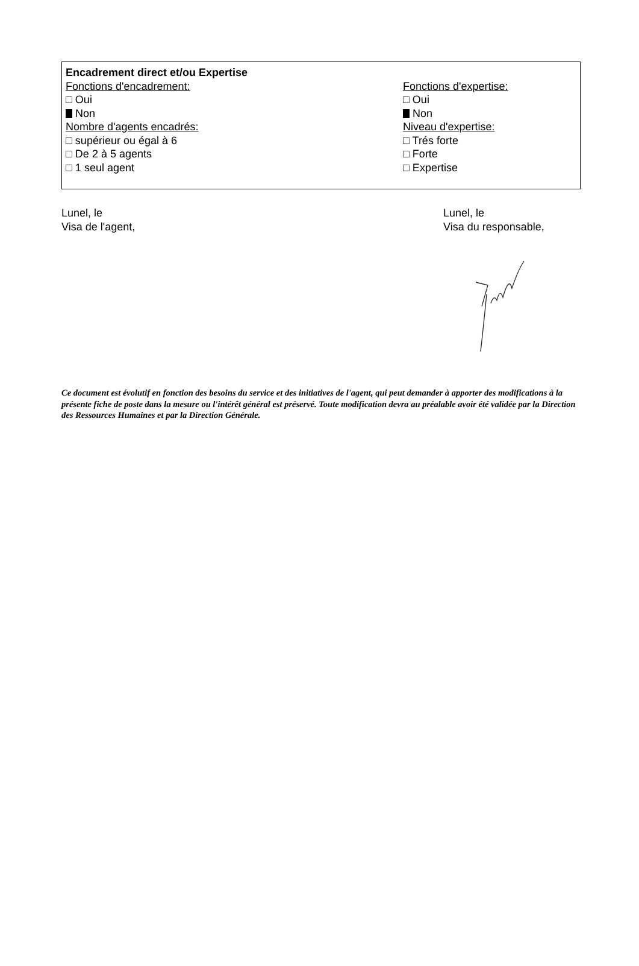Encadrement direct et/ou Expertise
Fonctions d'encadrement:
□ Oui
Non
Nombre d'agents encadrés:
□ supérieur ou égal à 6
□ De 2 à 5 agents
□ 1 seul agent
Fonctions d'expertise:
□ Oui
Non
Niveau d'expertise:
□ Trés forte
□ Forte
□ Expertise
Lunel, le
Visa de l'agent,
Lunel, le
Visa du responsable,
Ce document est évolutif en fonction des besoins du service et des initiatives de l'agent, qui peut demander à apporter des modifications à la présente fiche de poste dans la mesure ou l'intérêt général est préservé. Toute modification devra au préalable avoir été validée par la Direction des Ressources Humaines et par la Direction Générale.